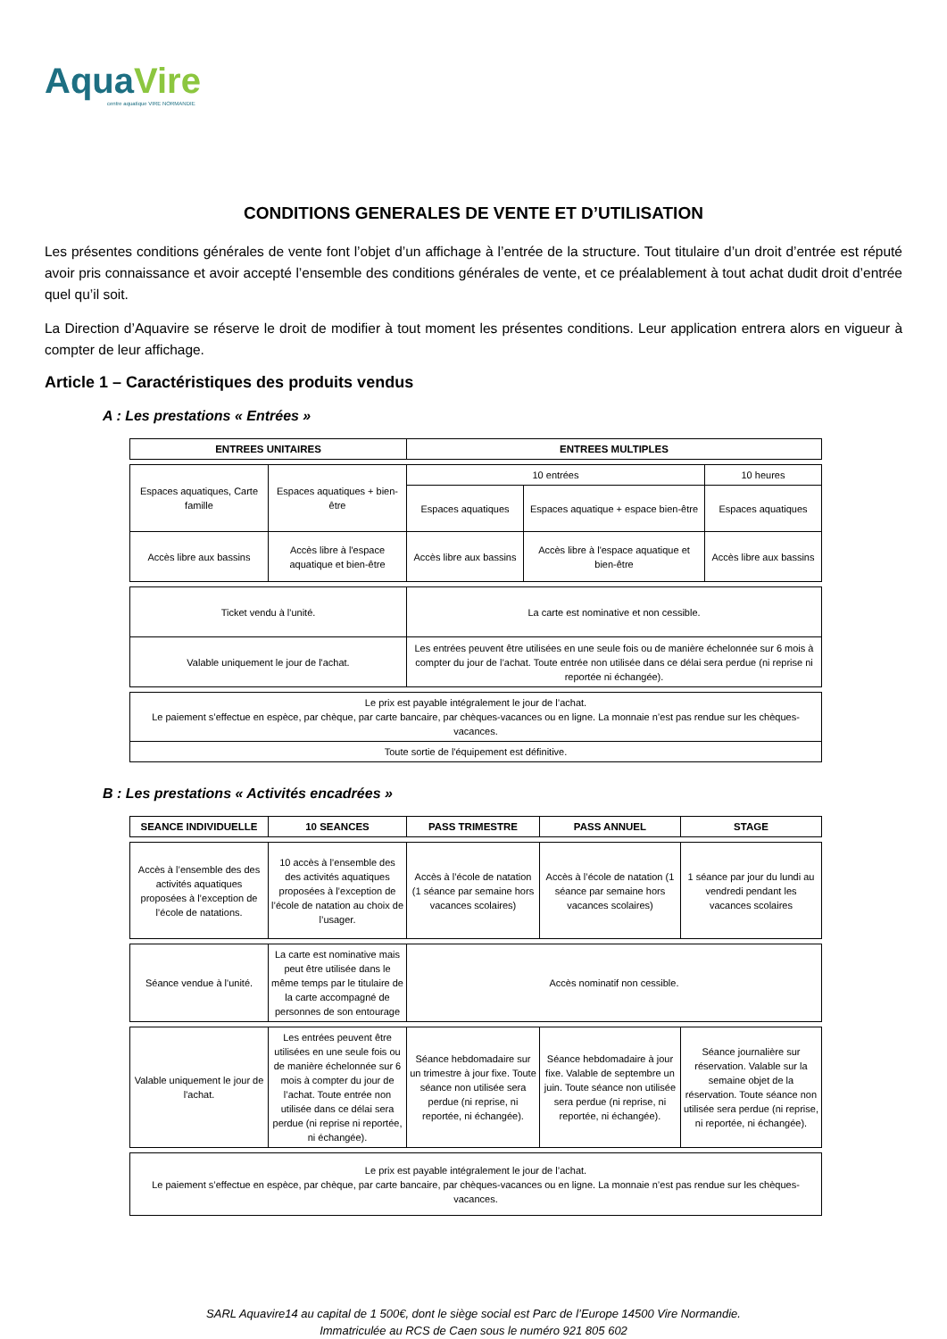AquaVire
centre aquatique VIRE NORMANDIE
CONDITIONS GENERALES DE VENTE ET D’UTILISATION
Les présentes conditions générales de vente font l’objet d’un affichage à l’entrée de la structure. Tout titulaire d’un droit d’entrée est réputé avoir pris connaissance et avoir accepté l’ensemble des conditions générales de vente, et ce préalablement à tout achat dudit droit d’entrée quel qu’il soit.
La Direction d’Aquavire se réserve le droit de modifier à tout moment les présentes conditions. Leur application entrera alors en vigueur à compter de leur affichage.
Article 1 – Caractéristiques des produits vendus
A : Les prestations « Entrées »
| ENTREES UNITAIRES | | ENTREES MULTIPLES | | |
| --- | --- | --- | --- | --- |
| Espaces aquatiques, Carte famille | Espaces aquatiques + bien-être | 10 entrées | | 10 heures |
| | | Espaces aquatiques | Espaces aquatique + espace bien-être | Espaces aquatiques |
| Accès libre aux bassins | Accès libre à l'espace aquatique et bien-être | Accès libre aux bassins | Accès libre à l'espace aquatique et bien-être | Accès libre aux bassins |
| Ticket vendu à l'unité. | | La carte est nominative et non cessible. | | |
| Valable uniquement le jour de l'achat. | | Les entrées peuvent être utilisées en une seule fois ou de manière échelonnée sur 6 mois à compter du jour de l’achat. Toute entrée non utilisée dans ce délai sera perdue (ni reprise ni reportée ni échangée). | | |
| Le prix est payable intégralement le jour de l’achat. Le paiement s’effectue en espèce, par chèque, par carte bancaire, par chèques-vacances ou en ligne. La monnaie n’est pas rendue sur les chèques-vacances. | | | | |
| Toute sortie de l'équipement est définitive. | | | | |
B : Les prestations « Activités encadrées »
| SEANCE INDIVIDUELLE | 10 SEANCES | PASS TRIMESTRE | PASS ANNUEL | STAGE |
| --- | --- | --- | --- | --- |
| Accès à l’ensemble des des activités aquatiques proposées à l’exception de l’école de natations. | 10 accès à l’ensemble des des activités aquatiques proposées à l’exception de l’école de natation au choix de l’usager. | Accès à l’école de natation (1 séance par semaine hors vacances scolaires) | Accès à l’école de natation (1 séance par semaine hors vacances scolaires) | 1 séance par jour du lundi au vendredi pendant les vacances scolaires |
| Séance vendue à l'unité. | La carte est nominative mais peut être utilisée dans le même temps par le titulaire de la carte accompagné de personnes de son entourage | Accès nominatif non cessible. | | |
| Valable uniquement le jour de l'achat. | Les entrées peuvent être utilisées en une seule fois ou de manière échelonnée sur 6 mois à compter du jour de l’achat. Toute entrée non utilisée dans ce délai sera perdue (ni reprise ni reportée, ni échangée). | Séance hebdomadaire sur un trimestre à jour fixe. Toute séance non utilisée sera perdue (ni reprise, ni reportée, ni échangée). | Séance hebdomadaire à jour fixe. Valable de septembre un juin. Toute séance non utilisée sera perdue (ni reprise, ni reportée, ni échangée). | Séance journalière sur réservation. Valable sur la semaine objet de la réservation. Toute séance non utilisée sera perdue (ni reprise, ni reportée, ni échangée). |
| Le prix est payable intégralement le jour de l’achat. Le paiement s’effectue en espèce, par chèque, par carte bancaire, par chèques-vacances ou en ligne. La monnaie n’est pas rendue sur les chèques-vacances. | | | | |
SARL Aquavire14 au capital de 1 500€, dont le siège social est Parc de l’Europe 14500 Vire Normandie.
Immatriculée au RCS de Caen sous le numéro 921 805 602